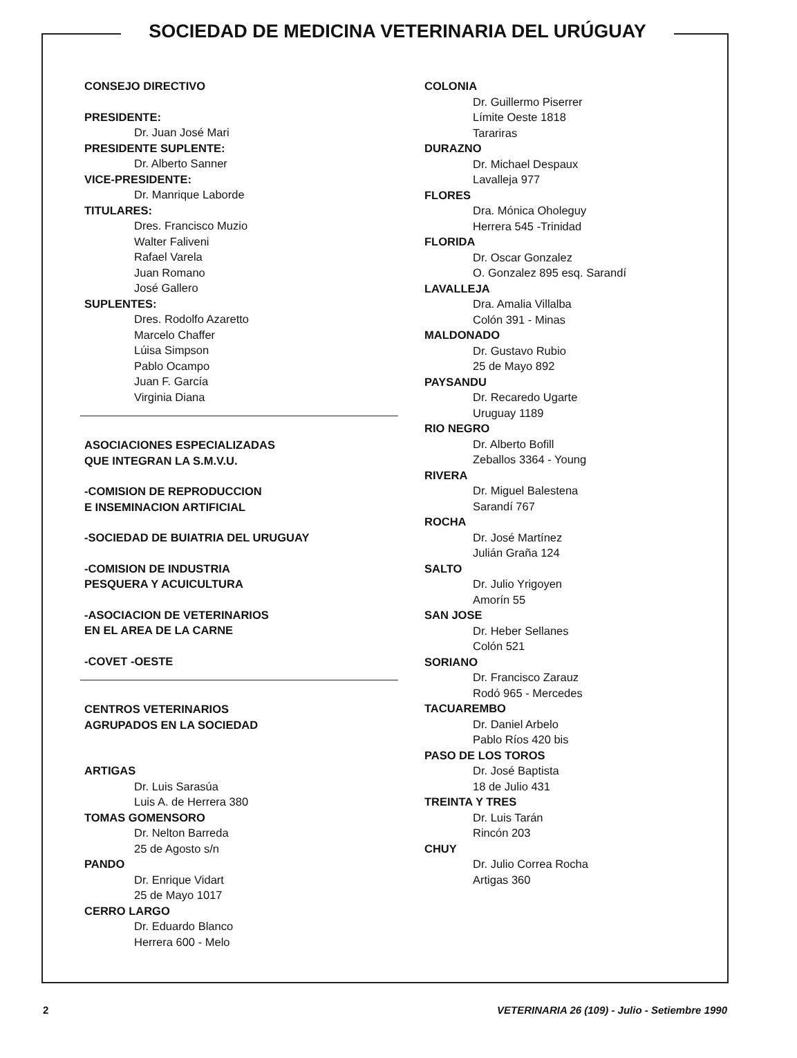SOCIEDAD DE MEDICINA VETERINARIA DEL URÚGUAY
CONSEJO DIRECTIVO
PRESIDENTE:
Dr. Juan José Mari
PRESIDENTE SUPLENTE:
Dr. Alberto Sanner
VICE-PRESIDENTE:
Dr. Manrique Laborde
TITULARES:
Dres. Francisco Muzio
Walter Faliveni
Rafael Varela
Juan Romano
José Gallero
SUPLENTES:
Dres. Rodolfo Azaretto
Marcelo Chaffer
Lúisa Simpson
Pablo Ocampo
Juan F. García
Virginia Diana
ASOCIACIONES ESPECIALIZADAS
QUE INTEGRAN LA S.M.V.U.
-COMISION DE REPRODUCCION
E INSEMINACION ARTIFICIAL
-SOCIEDAD DE BUIATRIA DEL URUGUAY
-COMISION DE INDUSTRIA
PESQUERA Y ACUICULTURA
-ASOCIACION DE VETERINARIOS
EN EL AREA DE LA CARNE
-COVET -OESTE
CENTROS VETERINARIOS
AGRUPADOS EN LA SOCIEDAD
ARTIGAS
Dr. Luis Sarasúa
Luis A. de Herrera 380
TOMAS GOMENSORO
Dr. Nelton Barreda
25 de Agosto s/n
PANDO
Dr. Enrique Vidart
25 de Mayo 1017
CERRO LARGO
Dr. Eduardo Blanco
Herrera 600 - Melo
COLONIA
Dr. Guillermo Piserrer
Límite Oeste 1818
Tarariras
DURAZNO
Dr. Michael Despaux
Lavalleja 977
FLORES
Dra. Mónica Oholeguy
Herrera 545 -Trinidad
FLORIDA
Dr. Oscar Gonzalez
O. Gonzalez 895 esq. Sarandí
LAVALLEJA
Dra. Amalia Villalba
Colón 391 - Minas
MALDONADO
Dr. Gustavo Rubio
25 de Mayo 892
PAYSANDU
Dr. Recaredo Ugarte
Uruguay 1189
RIO NEGRO
Dr. Alberto Bofill
Zeballos 3364 - Young
RIVERA
Dr. Miguel Balestena
Sarandí 767
ROCHA
Dr. José Martínez
Julián Graña 124
SALTO
Dr. Julio Yrigoyen
Amorín 55
SAN JOSE
Dr. Heber Sellanes
Colón 521
SORIANO
Dr. Francisco Zarauz
Rodó 965 - Mercedes
TACUAREMBO
Dr. Daniel Arbelo
Pablo Ríos 420 bis
PASO DE LOS TOROS
Dr. José Baptista
18 de Julio 431
TREINTA Y TRES
Dr. Luis Tarán
Rincón 203
CHUY
Dr. Julio Correa Rocha
Artigas 360
2 VETERINARIA 26 (109) - Julio - Setiembre 1990